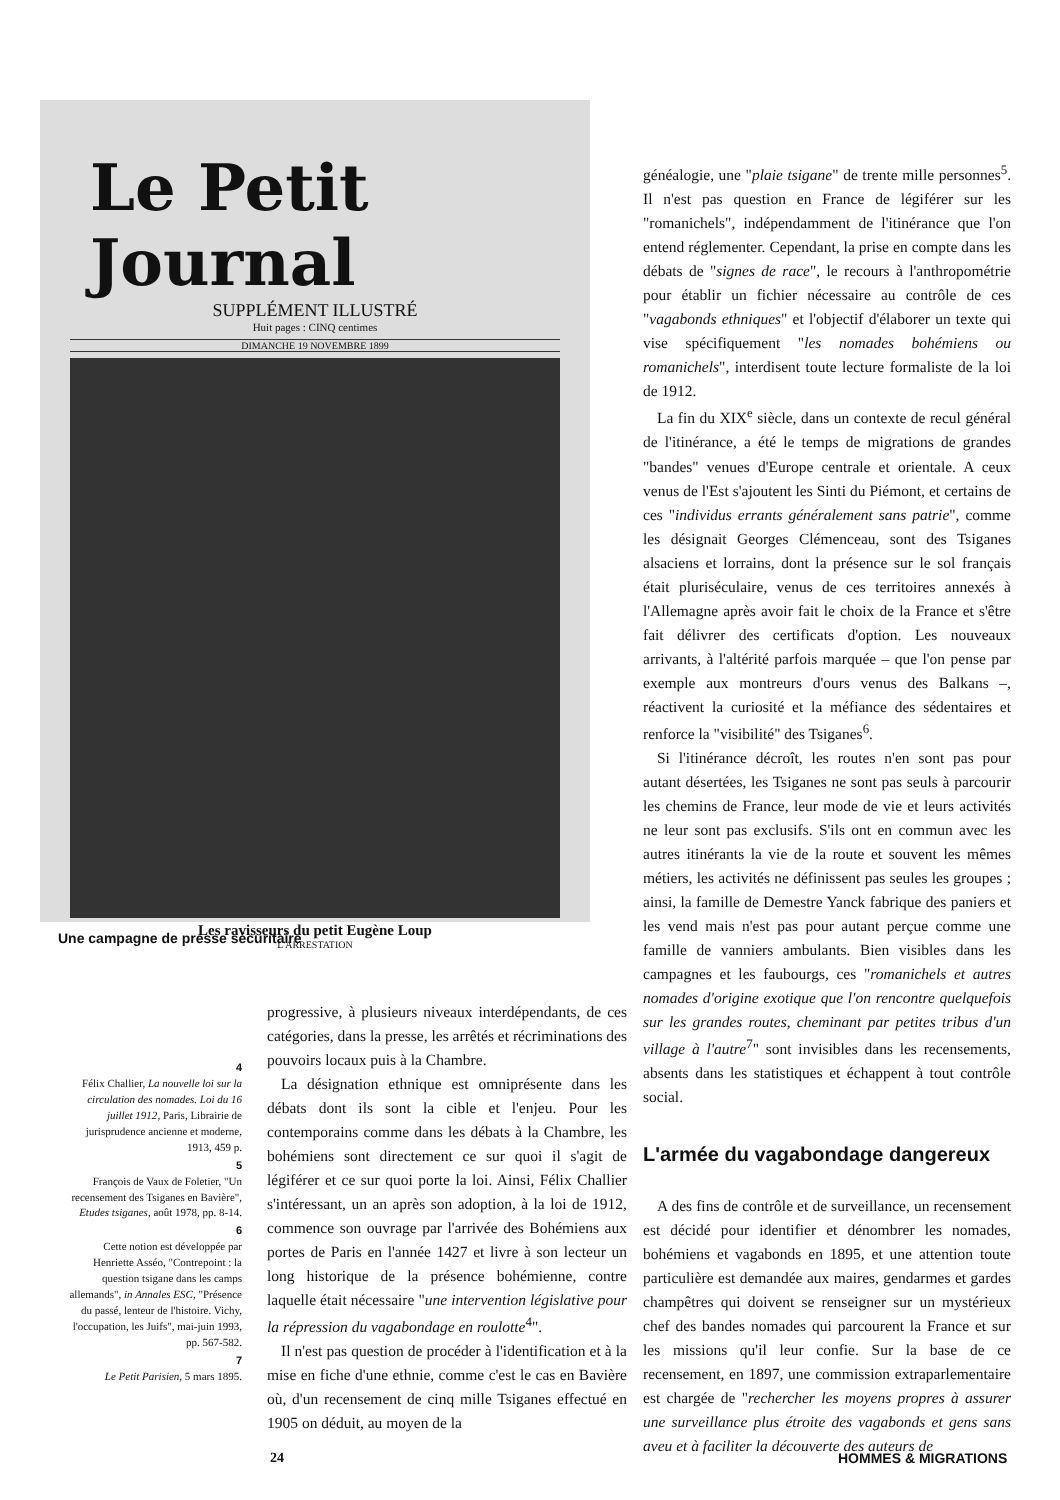Le Petit Journal
SUPPLÉMENT ILLUSTRÉ
Huit pages : CINQ centimes
DIMANCHE 19 NOVEMBRE 1899
Les ravisseurs du petit Eugène Loup
L'ARRESTATION
Une campagne de presse sécuritaire
4
Félix Challier, La nouvelle loi sur la circulation des nomades. Loi du 16 juillet 1912, Paris, Librairie de jurisprudence ancienne et moderne, 1913, 459 p.
5
François de Vaux de Foletier, "Un recensement des Tsiganes en Bavière", Etudes tsiganes, août 1978, pp. 8-14.
6
Cette notion est développée par Henriette Asséo, "Contrepoint : la question tsigane dans les camps allemands", in Annales ESC, "Présence du passé, lenteur de l'histoire. Vichy, l'occupation, les Juifs", mai-juin 1993, pp. 567-582.
7
Le Petit Parisien, 5 mars 1895.
progressive, à plusieurs niveaux interdépendants, de ces catégories, dans la presse, les arrêtés et récriminations des pouvoirs locaux puis à la Chambre.
La désignation ethnique est omniprésente dans les débats dont ils sont la cible et l'enjeu. Pour les contemporains comme dans les débats à la Chambre, les bohémiens sont directement ce sur quoi il s'agit de légiférer et ce sur quoi porte la loi. Ainsi, Félix Challier s'intéressant, un an après son adoption, à la loi de 1912, commence son ouvrage par l'arrivée des Bohémiens aux portes de Paris en l'année 1427 et livre à son lecteur un long historique de la présence bohémienne, contre laquelle était nécessaire "une intervention législative pour la répression du vagabondage en roulotte<sup>4</sup>".
Il n'est pas question de procéder à l'identification et à la mise en fiche d'une ethnie, comme c'est le cas en Bavière où, d'un recensement de cinq mille Tsiganes effectué en 1905 on déduit, au moyen de la
généalogie, une "plaie tsigane" de trente mille personnes<sup>5</sup>. Il n'est pas question en France de légiférer sur les "romanichels", indépendamment de l'itinérance que l'on entend réglementer. Cependant, la prise en compte dans les débats de "signes de race", le recours à l'anthropométrie pour établir un fichier nécessaire au contrôle de ces "vagabonds ethniques" et l'objectif d'élaborer un texte qui vise spécifiquement "les nomades bohémiens ou romanichels", interdisent toute lecture formaliste de la loi de 1912.
La fin du XIX<sup>e</sup> siècle, dans un contexte de recul général de l'itinérance, a été le temps de migrations de grandes "bandes" venues d'Europe centrale et orientale. A ceux venus de l'Est s'ajoutent les Sinti du Piémont, et certains de ces "individus errants généralement sans patrie", comme les désignait Georges Clémenceau, sont des Tsiganes alsaciens et lorrains, dont la présence sur le sol français était pluriséculaire, venus de ces territoires annexés à l'Allemagne après avoir fait le choix de la France et s'être fait délivrer des certificats d'option. Les nouveaux arrivants, à l'altérité parfois marquée – que l'on pense par exemple aux montreurs d'ours venus des Balkans –, réactivent la curiosité et la méfiance des sédentaires et renforce la "visibilité" des Tsiganes<sup>6</sup>.
Si l'itinérance décroît, les routes n'en sont pas pour autant désertées, les Tsiganes ne sont pas seuls à parcourir les chemins de France, leur mode de vie et leurs activités ne leur sont pas exclusifs. S'ils ont en commun avec les autres itinérants la vie de la route et souvent les mêmes métiers, les activités ne définissent pas seules les groupes ; ainsi, la famille de Demestre Yanck fabrique des paniers et les vend mais n'est pas pour autant perçue comme une famille de vanniers ambulants. Bien visibles dans les campagnes et les faubourgs, ces "romanichels et autres nomades d'origine exotique que l'on rencontre quelquefois sur les grandes routes, cheminant par petites tribus d'un village à l'autre<sup>7</sup>" sont invisibles dans les recensements, absents dans les statistiques et échappent à tout contrôle social.
L'armée du vagabondage dangereux
A des fins de contrôle et de surveillance, un recensement est décidé pour identifier et dénombrer les nomades, bohémiens et vagabonds en 1895, et une attention toute particulière est demandée aux maires, gendarmes et gardes champêtres qui doivent se renseigner sur un mystérieux chef des bandes nomades qui parcourent la France et sur les missions qu'il leur confie. Sur la base de ce recensement, en 1897, une commission extraparlementaire est chargée de "rechercher les moyens propres à assurer une surveillance plus étroite des vagabonds et gens sans aveu et à faciliter la découverte des auteurs de
24 HOMMES & MIGRATIONS